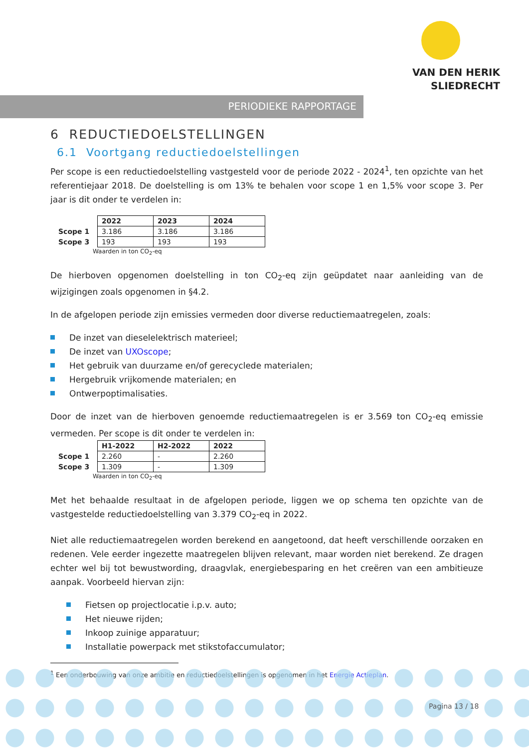VAN DEN HERIK
SLIEDRECHT
PERIODIEKE RAPPORTAGE
6 REDUCTIEDOELSTELLINGEN
6.1 Voortgang reductiedoelstellingen
Per scope is een reductiedoelstelling vastgesteld voor de periode 2022 - 2024<sup>1</sup>, ten opzichte van het referentiejaar 2018. De doelstelling is om 13% te behalen voor scope 1 en 1,5% voor scope 3. Per jaar is dit onder te verdelen in:
| | 2022 | 2023 | 2024 |
| --- | --- | --- | --- |
| Scope 1 | 3.186 | 3.186 | 3.186 |
| Scope 3 | 193 | 193 | 193 |
Waarden in ton CO<sub>2</sub>-eq
De hierboven opgenomen doelstelling in ton CO<sub>2</sub>-eq zijn geüpdatet naar aanleiding van de wijzigingen zoals opgenomen in §4.2.
In de afgelopen periode zijn emissies vermeden door diverse reductiemaatregelen, zoals:
De inzet van dieselelektrisch materieel;
De inzet van UXOscope;
Het gebruik van duurzame en/of gerecyclede materialen;
Hergebruik vrijkomende materialen; en
Ontwerpoptimalisaties.
Door de inzet van de hierboven genoemde reductiemaatregelen is er 3.569 ton CO<sub>2</sub>-eq emissie vermeden. Per scope is dit onder te verdelen in:
| | H1-2022 | H2-2022 | 2022 |
| --- | --- | --- | --- |
| Scope 1 | 2.260 | - | 2.260 |
| Scope 3 | 1.309 | - | 1.309 |
Waarden in ton CO<sub>2</sub>-eq
Met het behaalde resultaat in de afgelopen periode, liggen we op schema ten opzichte van de vastgestelde reductiedoelstelling van 3.379 CO<sub>2</sub>-eq in 2022.
Niet alle reductiemaatregelen worden berekend en aangetoond, dat heeft verschillende oorzaken en redenen. Vele eerder ingezette maatregelen blijven relevant, maar worden niet berekend. Ze dragen echter wel bij tot bewustwording, draagvlak, energiebesparing en het creëren van een ambitieuze aanpak. Voorbeeld hiervan zijn:
Fietsen op projectlocatie i.p.v. auto;
Het nieuwe rijden;
Inkoop zuinige apparatuur;
Installatie powerpack met stikstofaccumulator;
<sup>1</sup> Een onderbouwing van onze ambitie en reductiedoelstellingen is opgenomen in het Energie Actieplan.
Pagina 13 / 18